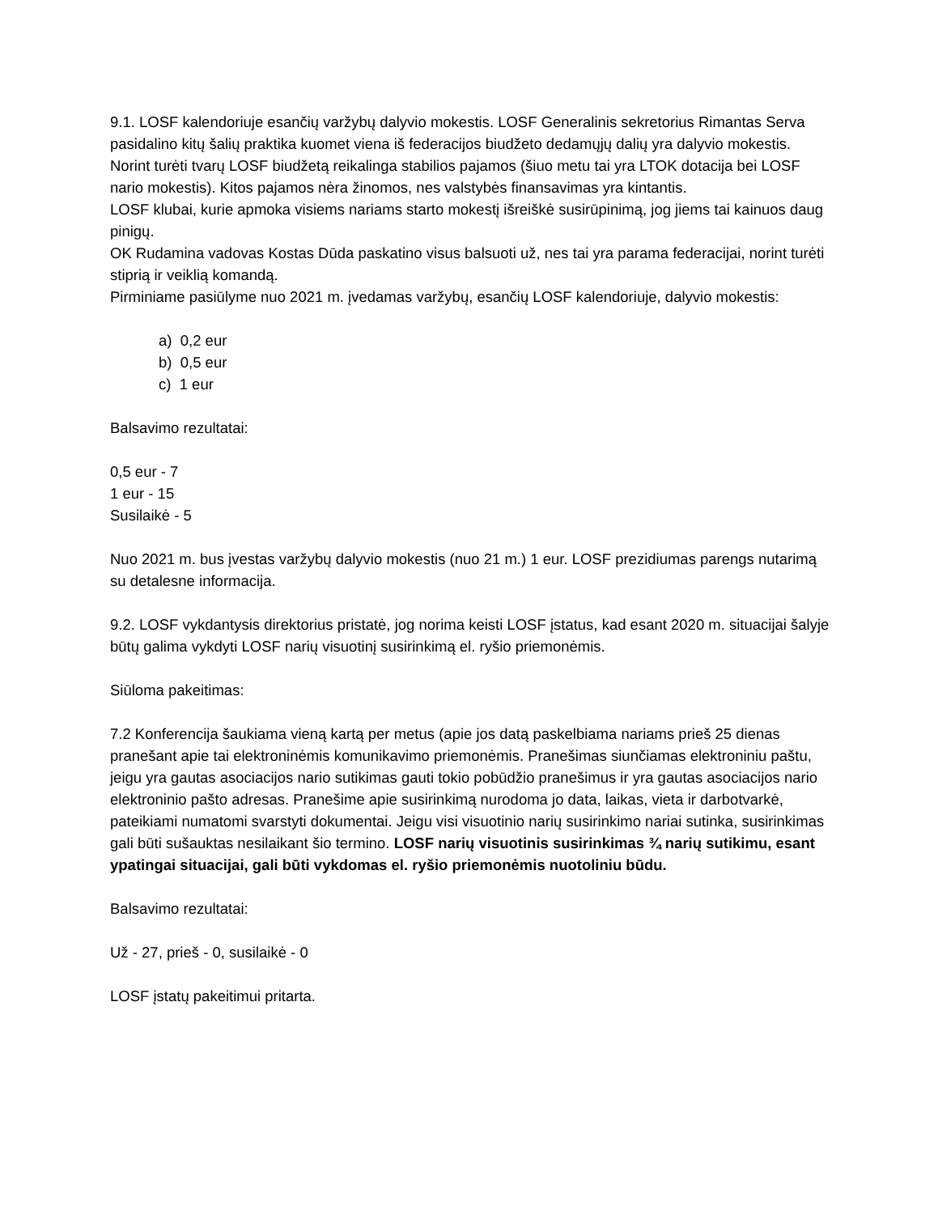9.1. LOSF kalendoriuje esančių varžybų dalyvio mokestis. LOSF Generalinis sekretorius Rimantas Serva pasidalino kitų šalių praktika kuomet viena iš federacijos biudžeto dedamųjų dalių yra dalyvio mokestis. Norint turėti tvarų LOSF biudžetą reikalinga stabilios pajamos (šiuo metu tai yra LTOK dotacija bei LOSF nario mokestis). Kitos pajamos nėra žinomos, nes valstybės finansavimas yra kintantis.
LOSF klubai, kurie apmoka visiems nariams starto mokestį išreiškė susirūpinimą, jog jiems tai kainuos daug pinigų.
OK Rudamina vadovas Kostas Dūda paskatino visus balsuoti už, nes tai yra parama federacijai, norint turėti stiprią ir veiklią komandą.
Pirminiame pasiūlyme nuo 2021 m. įvedamas varžybų, esančių LOSF kalendoriuje, dalyvio mokestis:
a) 0,2 eur
b) 0,5 eur
c) 1 eur
Balsavimo rezultatai:
0,5 eur - 7
1 eur - 15
Susilaikė - 5
Nuo 2021 m. bus įvestas varžybų dalyvio mokestis (nuo 21 m.) 1 eur. LOSF prezidiumas parengs nutarimą su detalesne informacija.
9.2. LOSF vykdantysis direktorius pristatė, jog norima keisti LOSF įstatus, kad esant 2020 m. situacijai šalyje būtų galima vykdyti LOSF narių visuotinį susirinkimą el. ryšio priemonėmis.
Siūloma pakeitimas:
7.2 Konferencija šaukiama vieną kartą per metus (apie jos datą paskelbiama nariams prieš 25 dienas pranešant apie tai elektroninėmis komunikavimo priemonėmis. Pranešimas siunčiamas elektroniniu paštu, jeigu yra gautas asociacijos nario sutikimas gauti tokio pobūdžio pranešimus ir yra gautas asociacijos nario elektroninio pašto adresas. Pranešime apie susirinkimą nurodoma jo data, laikas, vieta ir darbotvarkė, pateikiami numatomi svarstyti dokumentai. Jeigu visi visuotinio narių susirinkimo nariai sutinka, susirinkimas gali būti sušauktas nesilaikant šio termino. LOSF narių visuotinis susirinkimas ¾ narių sutikimu, esant ypatingai situacijai, gali būti vykdomas el. ryšio priemonėmis nuotoliniu būdu.
Balsavimo rezultatai:
Už - 27, prieš - 0, susilaikė - 0
LOSF įstatų pakeitimui pritarta.